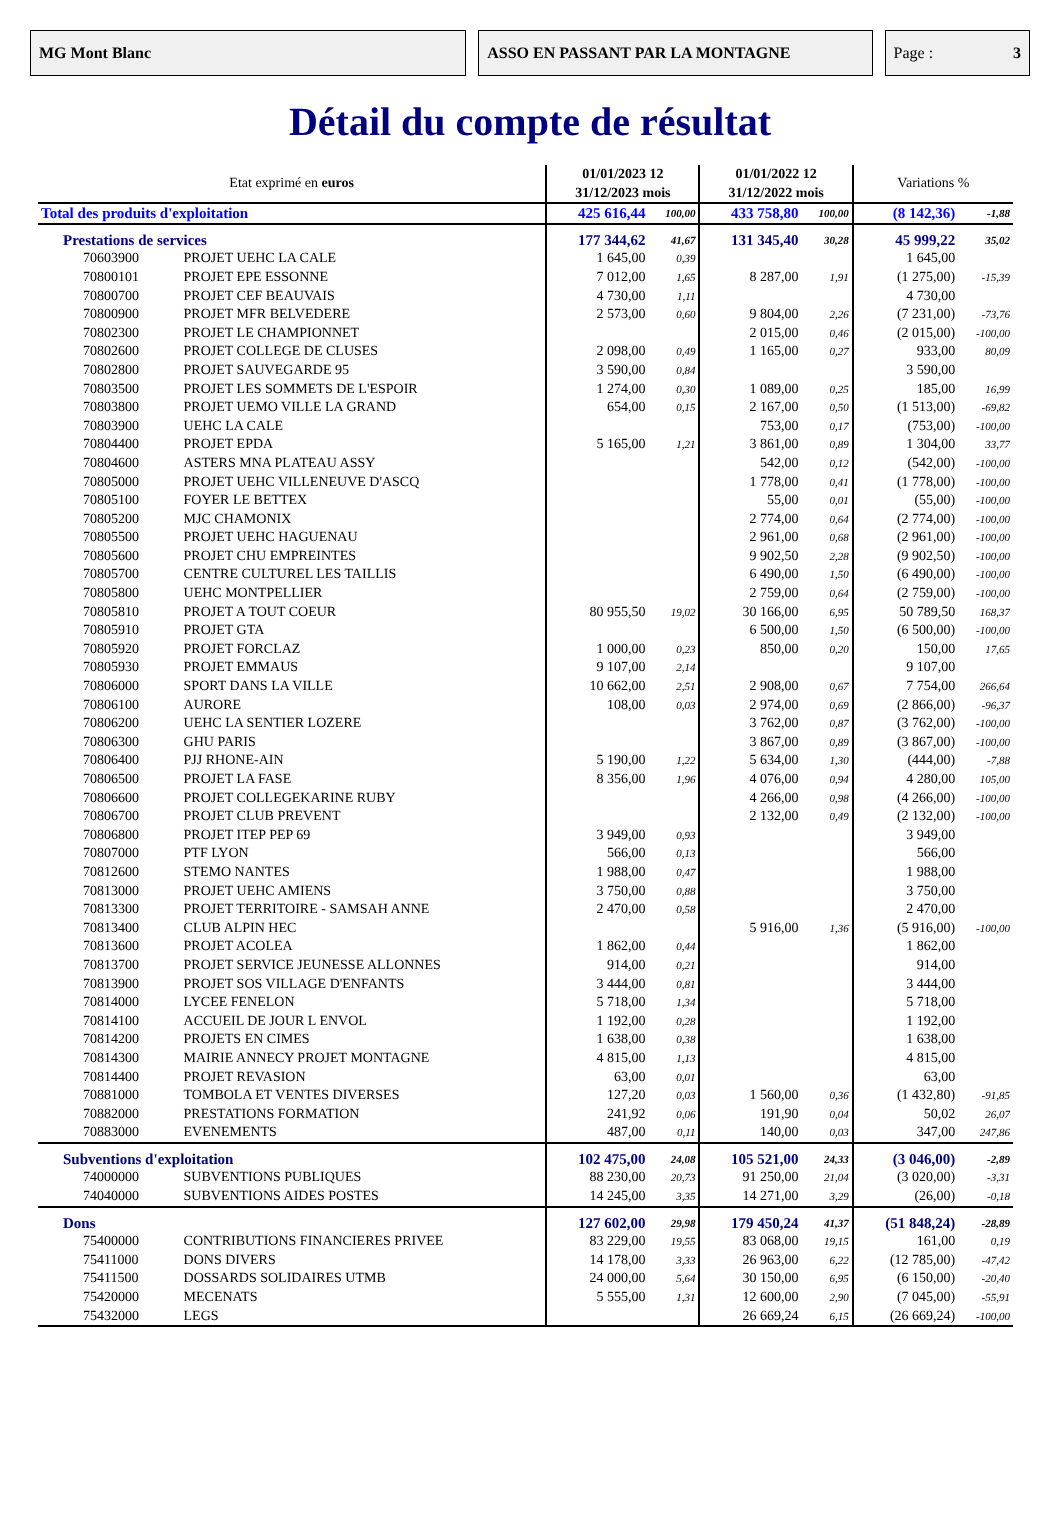MG Mont Blanc ASSO EN PASSANT PAR LA MONTAGNE Page : 3
Détail du compte de résultat
| Etat exprimé en euros | | 01/01/2023 12 31/12/2023 mois | | 01/01/2022 12 31/12/2022 mois | | Variations % | |
| --- | --- | --- | --- | --- | --- | --- | --- |
| Total des produits d'exploitation | | 425 616,44 | 100,00 | 433 758,80 | 100,00 | (8 142,36) | -1,88 |
| Prestations de services | | 177 344,62 | 41,67 | 131 345,40 | 30,28 | 45 999,22 | 35,02 |
| 70603900 | PROJET UEHC LA CALE | 1 645,00 | 0,39 | | | 1 645,00 | |
| 70800101 | PROJET EPE ESSONNE | 7 012,00 | 1,65 | 8 287,00 | 1,91 | (1 275,00) | -15,39 |
| 70800700 | PROJET CEF BEAUVAIS | 4 730,00 | 1,11 | | | 4 730,00 | |
| 70800900 | PROJET MFR BELVEDERE | 2 573,00 | 0,60 | 9 804,00 | 2,26 | (7 231,00) | -73,76 |
| 70802300 | PROJET LE CHAMPIONNET | | | 2 015,00 | 0,46 | (2 015,00) | -100,00 |
| 70802600 | PROJET COLLEGE DE CLUSES | 2 098,00 | 0,49 | 1 165,00 | 0,27 | 933,00 | 80,09 |
| 70802800 | PROJET SAUVEGARDE 95 | 3 590,00 | 0,84 | | | 3 590,00 | |
| 70803500 | PROJET LES SOMMETS DE L'ESPOIR | 1 274,00 | 0,30 | 1 089,00 | 0,25 | 185,00 | 16,99 |
| 70803800 | PROJET UEMO VILLE LA GRAND | 654,00 | 0,15 | 2 167,00 | 0,50 | (1 513,00) | -69,82 |
| 70803900 | UEHC LA CALE | | | 753,00 | 0,17 | (753,00) | -100,00 |
| 70804400 | PROJET EPDA | 5 165,00 | 1,21 | 3 861,00 | 0,89 | 1 304,00 | 33,77 |
| 70804600 | ASTERS MNA PLATEAU ASSY | | | 542,00 | 0,12 | (542,00) | -100,00 |
| 70805000 | PROJET UEHC VILLENEUVE D'ASCQ | | | 1 778,00 | 0,41 | (1 778,00) | -100,00 |
| 70805100 | FOYER LE BETTEX | | | 55,00 | 0,01 | (55,00) | -100,00 |
| 70805200 | MJC CHAMONIX | | | 2 774,00 | 0,64 | (2 774,00) | -100,00 |
| 70805500 | PROJET UEHC HAGUENAU | | | 2 961,00 | 0,68 | (2 961,00) | -100,00 |
| 70805600 | PROJET CHU EMPREINTES | | | 9 902,50 | 2,28 | (9 902,50) | -100,00 |
| 70805700 | CENTRE CULTUREL LES TAILLIS | | | 6 490,00 | 1,50 | (6 490,00) | -100,00 |
| 70805800 | UEHC MONTPELLIER | | | 2 759,00 | 0,64 | (2 759,00) | -100,00 |
| 70805810 | PROJET A TOUT COEUR | 80 955,50 | 19,02 | 30 166,00 | 6,95 | 50 789,50 | 168,37 |
| 70805910 | PROJET GTA | | | 6 500,00 | 1,50 | (6 500,00) | -100,00 |
| 70805920 | PROJET FORCLAZ | 1 000,00 | 0,23 | 850,00 | 0,20 | 150,00 | 17,65 |
| 70805930 | PROJET EMMAUS | 9 107,00 | 2,14 | | | 9 107,00 | |
| 70806000 | SPORT DANS LA VILLE | 10 662,00 | 2,51 | 2 908,00 | 0,67 | 7 754,00 | 266,64 |
| 70806100 | AURORE | 108,00 | 0,03 | 2 974,00 | 0,69 | (2 866,00) | -96,37 |
| 70806200 | UEHC LA SENTIER LOZERE | | | 3 762,00 | 0,87 | (3 762,00) | -100,00 |
| 70806300 | GHU PARIS | | | 3 867,00 | 0,89 | (3 867,00) | -100,00 |
| 70806400 | PJJ RHONE-AIN | 5 190,00 | 1,22 | 5 634,00 | 1,30 | (444,00) | -7,88 |
| 70806500 | PROJET LA FASE | 8 356,00 | 1,96 | 4 076,00 | 0,94 | 4 280,00 | 105,00 |
| 70806600 | PROJET COLLEGEKARINE RUBY | | | 4 266,00 | 0,98 | (4 266,00) | -100,00 |
| 70806700 | PROJET CLUB PREVENT | | | 2 132,00 | 0,49 | (2 132,00) | -100,00 |
| 70806800 | PROJET ITEP PEP 69 | 3 949,00 | 0,93 | | | 3 949,00 | |
| 70807000 | PTF LYON | 566,00 | 0,13 | | | 566,00 | |
| 70812600 | STEMO NANTES | 1 988,00 | 0,47 | | | 1 988,00 | |
| 70813000 | PROJET UEHC AMIENS | 3 750,00 | 0,88 | | | 3 750,00 | |
| 70813300 | PROJET TERRITOIRE - SAMSAH ANNE | 2 470,00 | 0,58 | | | 2 470,00 | |
| 70813400 | CLUB ALPIN HEC | | | 5 916,00 | 1,36 | (5 916,00) | -100,00 |
| 70813600 | PROJET ACOLEA | 1 862,00 | 0,44 | | | 1 862,00 | |
| 70813700 | PROJET SERVICE JEUNESSE ALLONNES | 914,00 | 0,21 | | | 914,00 | |
| 70813900 | PROJET SOS VILLAGE D'ENFANTS | 3 444,00 | 0,81 | | | 3 444,00 | |
| 70814000 | LYCEE FENELON | 5 718,00 | 1,34 | | | 5 718,00 | |
| 70814100 | ACCUEIL DE JOUR L ENVOL | 1 192,00 | 0,28 | | | 1 192,00 | |
| 70814200 | PROJETS EN CIMES | 1 638,00 | 0,38 | | | 1 638,00 | |
| 70814300 | MAIRIE ANNECY PROJET MONTAGNE | 4 815,00 | 1,13 | | | 4 815,00 | |
| 70814400 | PROJET REVASION | 63,00 | 0,01 | | | 63,00 | |
| 70881000 | TOMBOLA ET VENTES DIVERSES | 127,20 | 0,03 | 1 560,00 | 0,36 | (1 432,80) | -91,85 |
| 70882000 | PRESTATIONS FORMATION | 241,92 | 0,06 | 191,90 | 0,04 | 50,02 | 26,07 |
| 70883000 | EVENEMENTS | 487,00 | 0,11 | 140,00 | 0,03 | 347,00 | 247,86 |
| Subventions d'exploitation | | 102 475,00 | 24,08 | 105 521,00 | 24,33 | (3 046,00) | -2,89 |
| 74000000 | SUBVENTIONS PUBLIQUES | 88 230,00 | 20,73 | 91 250,00 | 21,04 | (3 020,00) | -3,31 |
| 74040000 | SUBVENTIONS AIDES POSTES | 14 245,00 | 3,35 | 14 271,00 | 3,29 | (26,00) | -0,18 |
| Dons | | 127 602,00 | 29,98 | 179 450,24 | 41,37 | (51 848,24) | -28,89 |
| 75400000 | CONTRIBUTIONS FINANCIERES PRIVEE | 83 229,00 | 19,55 | 83 068,00 | 19,15 | 161,00 | 0,19 |
| 75411000 | DONS DIVERS | 14 178,00 | 3,33 | 26 963,00 | 6,22 | (12 785,00) | -47,42 |
| 75411500 | DOSSARDS SOLIDAIRES UTMB | 24 000,00 | 5,64 | 30 150,00 | 6,95 | (6 150,00) | -20,40 |
| 75420000 | MECENATS | 5 555,00 | 1,31 | 12 600,00 | 2,90 | (7 045,00) | -55,91 |
| 75432000 | LEGS | | | 26 669,24 | 6,15 | (26 669,24) | -100,00 |